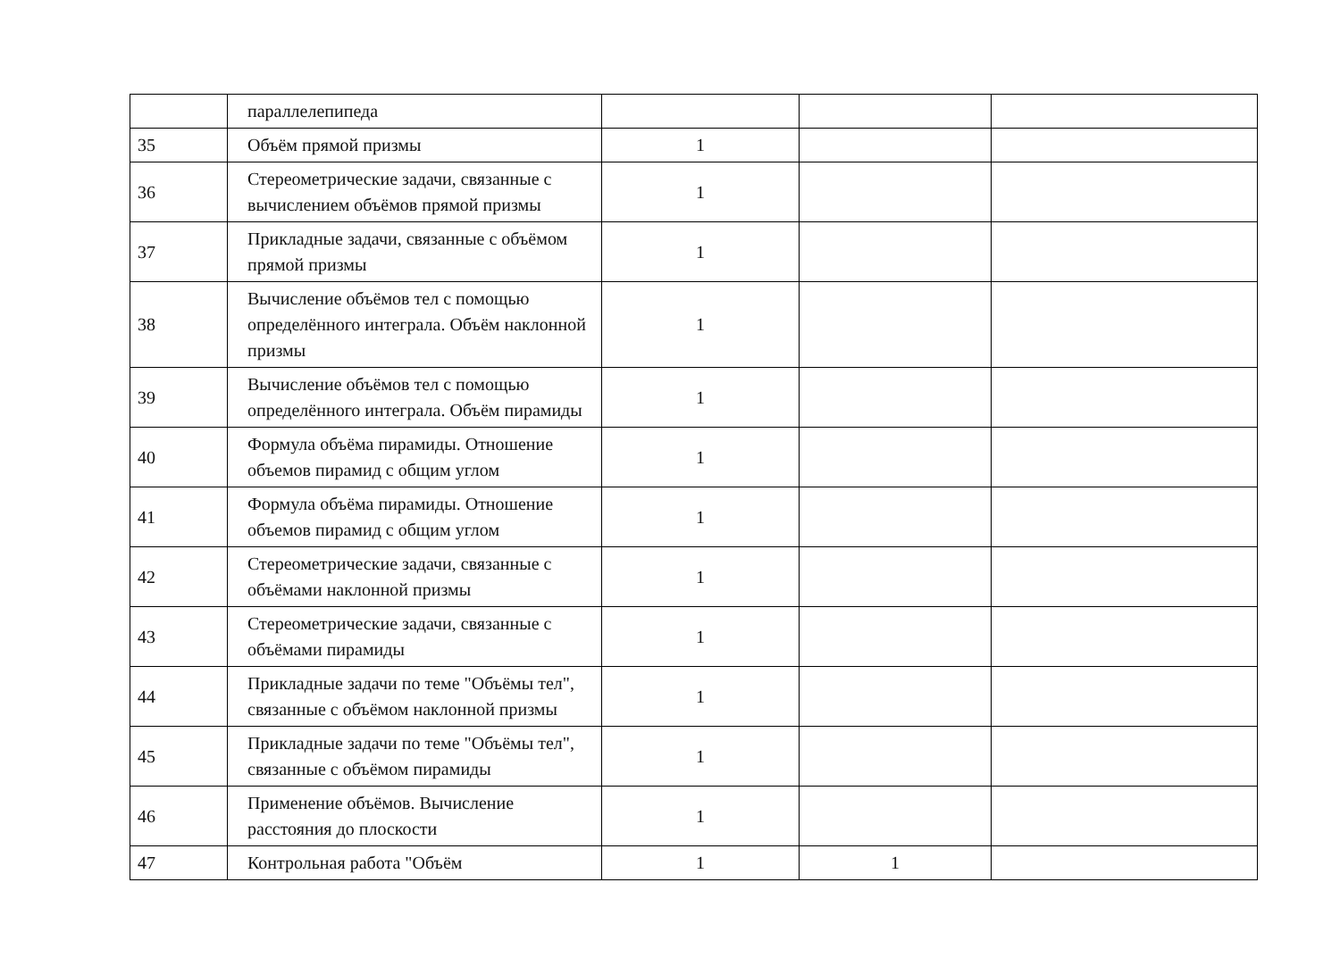| | параллелепипеда | | | |
| 35 | Объём прямой призмы | 1 | | |
| 36 | Стереометрические задачи, связанные с вычислением объёмов прямой призмы | 1 | | |
| 37 | Прикладные задачи, связанные с объёмом прямой призмы | 1 | | |
| 38 | Вычисление объёмов тел с помощью определённого интеграла. Объём наклонной призмы | 1 | | |
| 39 | Вычисление объёмов тел с помощью определённого интеграла. Объём пирамиды | 1 | | |
| 40 | Формула объёма пирамиды. Отношение объемов пирамид с общим углом | 1 | | |
| 41 | Формула объёма пирамиды. Отношение объемов пирамид с общим углом | 1 | | |
| 42 | Стереометрические задачи, связанные с объёмами наклонной призмы | 1 | | |
| 43 | Стереометрические задачи, связанные с объёмами пирамиды | 1 | | |
| 44 | Прикладные задачи по теме "Объёмы тел", связанные с объёмом наклонной призмы | 1 | | |
| 45 | Прикладные задачи по теме "Объёмы тел", связанные с объёмом пирамиды | 1 | | |
| 46 | Применение объёмов. Вычисление расстояния до плоскости | 1 | | |
| 47 | Контрольная работа "Объём | 1 | 1 | |